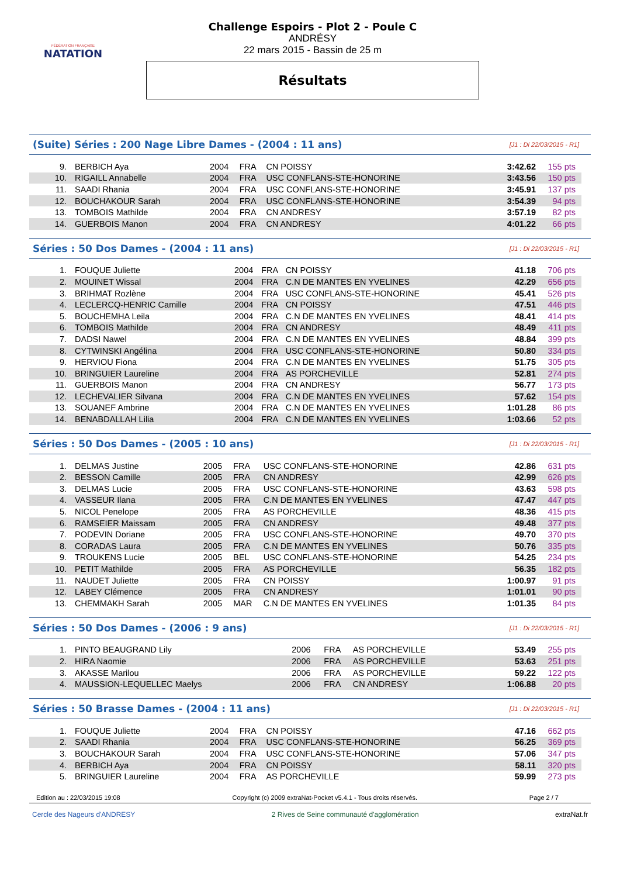FÉDÉRATION FRANÇAISE
NATATION
Challenge Espoirs - Plot 2 - Poule C
ANDRÉSY
22 mars 2015 - Bassin de 25 m
Résultats
(Suite) Séries : 200 Nage Libre Dames - (2004 : 11 ans) [J1 : Di 22/03/2015 - R1]
| 9. | BERBICH Aya | 2004 | FRA | CN POISSY | 3:42.62 | 155 pts |
| 10. | RIGAILL Annabelle | 2004 | FRA | USC CONFLANS-STE-HONORINE | 3:43.56 | 150 pts |
| 11. | SAADI Rhania | 2004 | FRA | USC CONFLANS-STE-HONORINE | 3:45.91 | 137 pts |
| 12. | BOUCHAKOUR Sarah | 2004 | FRA | USC CONFLANS-STE-HONORINE | 3:54.39 | 94 pts |
| 13. | TOMBOIS Mathilde | 2004 | FRA | CN ANDRESY | 3:57.19 | 82 pts |
| 14. | GUERBOIS Manon | 2004 | FRA | CN ANDRESY | 4:01.22 | 66 pts |
Séries : 50 Dos Dames - (2004 : 11 ans) [J1 : Di 22/03/2015 - R1]
| 1. | FOUQUE Juliette | 2004 | FRA | CN POISSY | 41.18 | 706 pts |
| 2. | MOUINET Wissal | 2004 | FRA | C.N DE MANTES EN YVELINES | 42.29 | 656 pts |
| 3. | BRIHMAT Rozlène | 2004 | FRA | USC CONFLANS-STE-HONORINE | 45.41 | 526 pts |
| 4. | LECLERCQ-HENRIC Camille | 2004 | FRA | CN POISSY | 47.51 | 446 pts |
| 5. | BOUCHEMHA Leila | 2004 | FRA | C.N DE MANTES EN YVELINES | 48.41 | 414 pts |
| 6. | TOMBOIS Mathilde | 2004 | FRA | CN ANDRESY | 48.49 | 411 pts |
| 7. | DADSI Nawel | 2004 | FRA | C.N DE MANTES EN YVELINES | 48.84 | 399 pts |
| 8. | CYTWINSKI Angélina | 2004 | FRA | USC CONFLANS-STE-HONORINE | 50.80 | 334 pts |
| 9. | HERVIOU Fiona | 2004 | FRA | C.N DE MANTES EN YVELINES | 51.75 | 305 pts |
| 10. | BRINGUIER Laureline | 2004 | FRA | AS PORCHEVILLE | 52.81 | 274 pts |
| 11. | GUERBOIS Manon | 2004 | FRA | CN ANDRESY | 56.77 | 173 pts |
| 12. | LECHEVALIER Silvana | 2004 | FRA | C.N DE MANTES EN YVELINES | 57.62 | 154 pts |
| 13. | SOUANEF Ambrine | 2004 | FRA | C.N DE MANTES EN YVELINES | 1:01.28 | 86 pts |
| 14. | BENABDALLAH Lilia | 2004 | FRA | C.N DE MANTES EN YVELINES | 1:03.66 | 52 pts |
Séries : 50 Dos Dames - (2005 : 10 ans) [J1 : Di 22/03/2015 - R1]
| 1. | DELMAS Justine | 2005 | FRA | USC CONFLANS-STE-HONORINE | 42.86 | 631 pts |
| 2. | BESSON Camille | 2005 | FRA | CN ANDRESY | 42.99 | 626 pts |
| 3. | DELMAS Lucie | 2005 | FRA | USC CONFLANS-STE-HONORINE | 43.63 | 598 pts |
| 4. | VASSEUR Ilana | 2005 | FRA | C.N DE MANTES EN YVELINES | 47.47 | 447 pts |
| 5. | NICOL Penelope | 2005 | FRA | AS PORCHEVILLE | 48.36 | 415 pts |
| 6. | RAMSEIER Maissam | 2005 | FRA | CN ANDRESY | 49.48 | 377 pts |
| 7. | PODEVIN Doriane | 2005 | FRA | USC CONFLANS-STE-HONORINE | 49.70 | 370 pts |
| 8. | CORADAS Laura | 2005 | FRA | C.N DE MANTES EN YVELINES | 50.76 | 335 pts |
| 9. | TROUKENS Lucie | 2005 | BEL | USC CONFLANS-STE-HONORINE | 54.25 | 234 pts |
| 10. | PETIT Mathilde | 2005 | FRA | AS PORCHEVILLE | 56.35 | 182 pts |
| 11. | NAUDET Juliette | 2005 | FRA | CN POISSY | 1:00.97 | 91 pts |
| 12. | LABEY Clémence | 2005 | FRA | CN ANDRESY | 1:01.01 | 90 pts |
| 13. | CHEMMAKH Sarah | 2005 | MAR | C.N DE MANTES EN YVELINES | 1:01.35 | 84 pts |
Séries : 50 Dos Dames - (2006 : 9 ans) [J1 : Di 22/03/2015 - R1]
| 1. | PINTO BEAUGRAND Lily | 2006 | FRA | AS PORCHEVILLE | 53.49 | 255 pts |
| 2. | HIRA Naomie | 2006 | FRA | AS PORCHEVILLE | 53.63 | 251 pts |
| 3. | AKASSE Marilou | 2006 | FRA | AS PORCHEVILLE | 59.22 | 122 pts |
| 4. | MAUSSION-LEQUELLEC Maelys | 2006 | FRA | CN ANDRESY | 1:06.88 | 20 pts |
Séries : 50 Brasse Dames - (2004 : 11 ans) [J1 : Di 22/03/2015 - R1]
| 1. | FOUQUE Juliette | 2004 | FRA | CN POISSY | 47.16 | 662 pts |
| 2. | SAADI Rhania | 2004 | FRA | USC CONFLANS-STE-HONORINE | 56.25 | 369 pts |
| 3. | BOUCHAKOUR Sarah | 2004 | FRA | USC CONFLANS-STE-HONORINE | 57.06 | 347 pts |
| 4. | BERBICH Aya | 2004 | FRA | CN POISSY | 58.11 | 320 pts |
| 5. | BRINGUIER Laureline | 2004 | FRA | AS PORCHEVILLE | 59.99 | 273 pts |
Edition au : 22/03/2015 19:08 Copyright (c) 2009 extraNat-Pocket v5.4.1 - Tous droits réservés. Page 2 / 7
Cercle des Nageurs d'ANDRESY 2 Rives de Seine communauté d'agglomération extraNat.fr